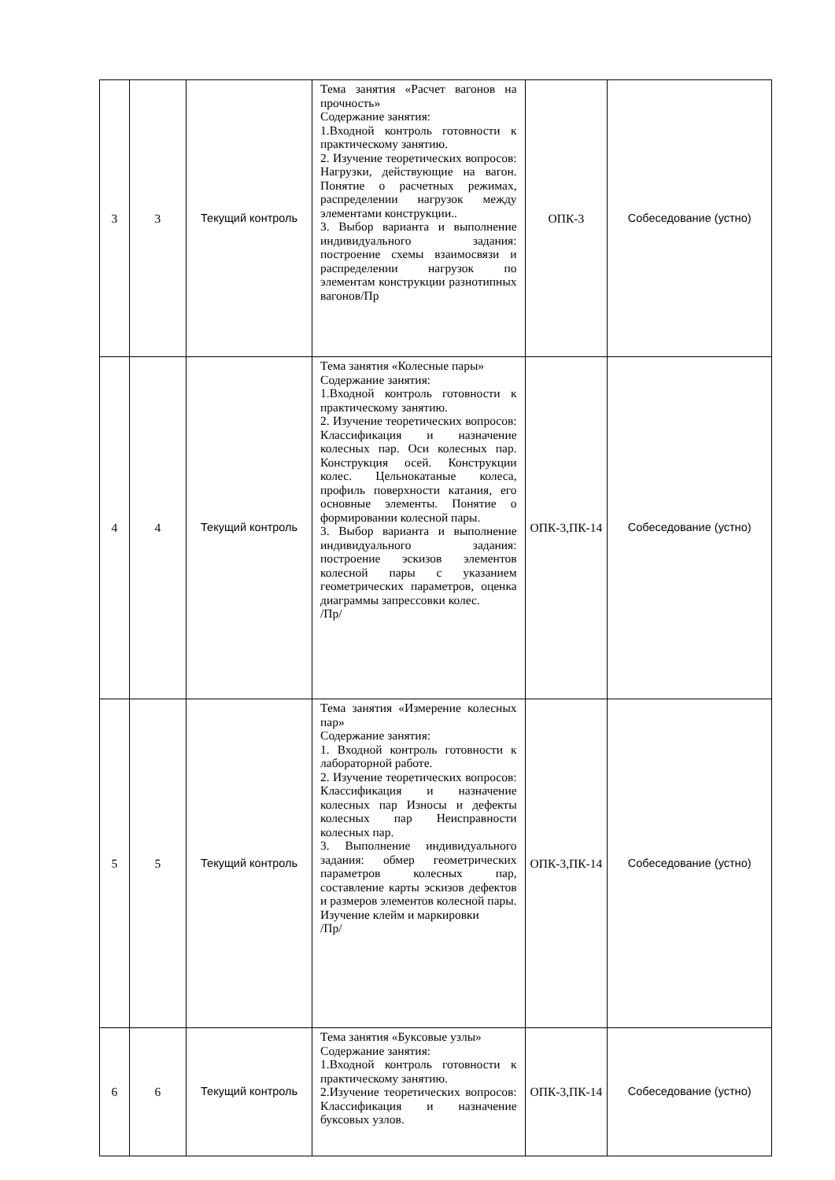| 3 | 3 | Текущий контроль | Тема занятия «Расчет вагонов на прочность» Содержание занятия: 1.Входной контроль готовности к практическому занятию. 2. Изучение теоретических вопросов: Нагрузки, действующие на вагон. Понятие о расчетных режимах, распределении нагрузок между элементами конструкции.. 3. Выбор варианта и выполнение индивидуального задания: построение схемы взаимосвязи и распределении нагрузок по элементам конструкции разнотипных вагонов/Пр | ОПК-3 | Собеседование (устно) |
| 4 | 4 | Текущий контроль | Тема занятия «Колесные пары» Содержание занятия: 1.Входной контроль готовности к практическому занятию. 2. Изучение теоретических вопросов: Классификация и назначение колесных пар. Оси колесных пар. Конструкция осей. Конструкции колес. Цельнокатаные колеса, профиль поверхности катания, его основные элементы. Понятие о формировании колесной пары. 3. Выбор варианта и выполнение индивидуального задания: построение эскизов элементов колесной пары с указанием геометрических параметров, оценка диаграммы запрессовки колес. /Пр/ | ОПК-3,ПК-14 | Собеседование (устно) |
| 5 | 5 | Текущий контроль | Тема занятия «Измерение колесных пар» Содержание занятия: 1. Входной контроль готовности к лабораторной работе. 2. Изучение теоретических вопросов: Классификация и назначение колесных пар Износы и дефекты колесных пар Неисправности колесных пар. 3. Выполнение индивидуального задания: обмер геометрических параметров колесных пар, составление карты эскизов дефектов и размеров элементов колесной пары. Изучение клейм и маркировки /Пр/ | ОПК-3,ПК-14 | Собеседование (устно) |
| 6 | 6 | Текущий контроль | Тема занятия «Буксовые узлы» Содержание занятия: 1.Входной контроль готовности к практическому занятию. 2.Изучение теоретических вопросов: Классификация и назначение буксовых узлов. | ОПК-3,ПК-14 | Собеседование (устно) |